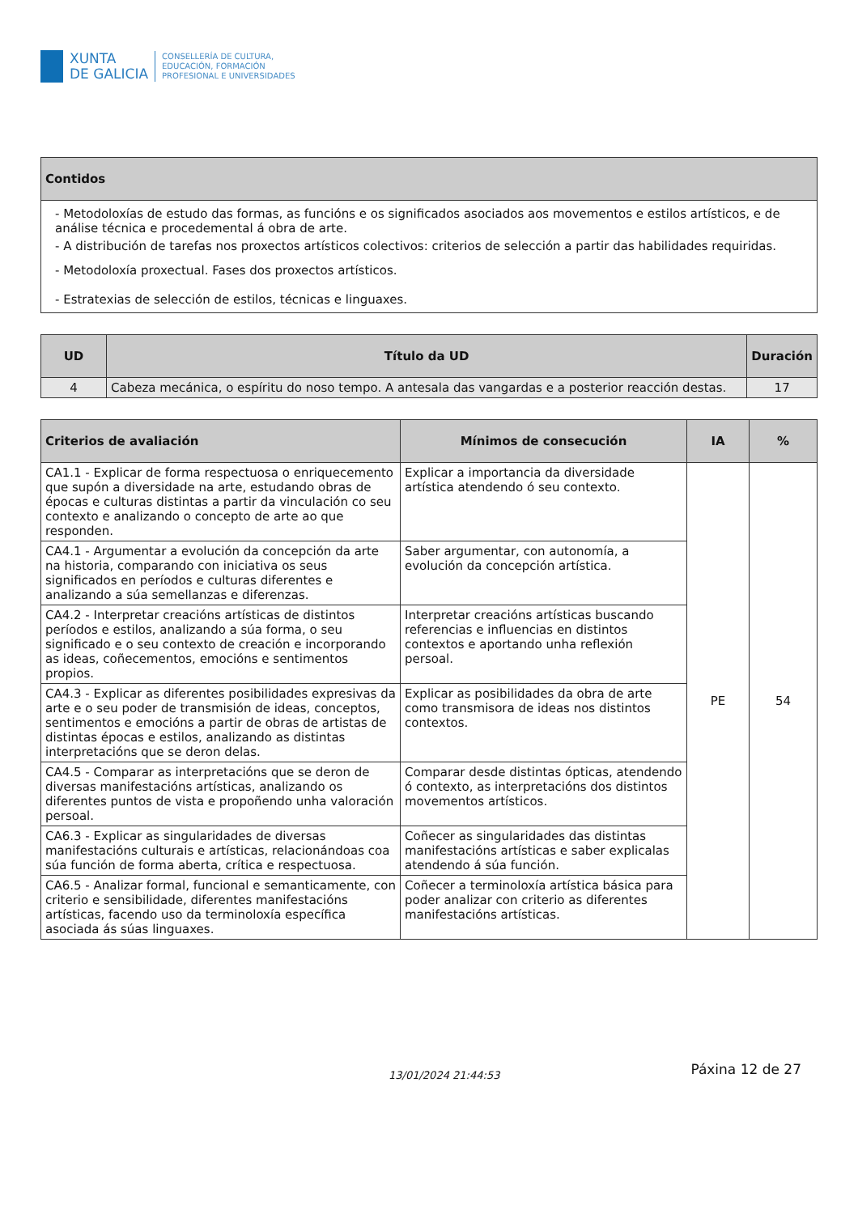XUNTA
DE GALICIA
CONSELLERÍA DE CULTURA,
EDUCACIÓN, FORMACIÓN
PROFESIONAL E UNIVERSIDADES
| Contidos |
| --- |
| - Metodoloxías de estudo das formas, as funcións e os significados asociados aos movementos e estilos artísticos, e de análise técnica e procedemental á obra de arte. - A distribución de tarefas nos proxectos artísticos colectivos: criterios de selección a partir das habilidades requiridas. - Metodoloxía proxectual. Fases dos proxectos artísticos. - Estratexias de selección de estilos, técnicas e linguaxes. |
| UD | Título da UD | Duración |
| --- | --- | --- |
| 4 | Cabeza mecánica, o espíritu do noso tempo. A antesala das vangardas e a posterior reacción destas. | 17 |
| Criterios de avaliación | Mínimos de consecución | IA | % |
| --- | --- | --- | --- |
| CA1.1 - Explicar de forma respectuosa o enriquecemento que supón a diversidade na arte, estudando obras de épocas e culturas distintas a partir da vinculación co seu contexto e analizando o concepto de arte ao que responden. | Explicar a importancia da diversidade artística atendendo ó seu contexto. | PE | 54 |
| CA4.1 - Argumentar a evolución da concepción da arte na historia, comparando con iniciativa os seus significados en períodos e culturas diferentes e analizando a súa semellanzas e diferenzas. | Saber argumentar, con autonomía, a evolución da concepción artística. | | |
| CA4.2 - Interpretar creacións artísticas de distintos períodos e estilos, analizando a súa forma, o seu significado e o seu contexto de creación e incorporando as ideas, coñecementos, emocións e sentimentos propios. | Interpretar creacións artísticas buscando referencias e influencias en distintos contextos e aportando unha reflexión persoal. | | |
| CA4.3 - Explicar as diferentes posibilidades expresivas da arte e o seu poder de transmisión de ideas, conceptos, sentimentos e emocións a partir de obras de artistas de distintas épocas e estilos, analizando as distintas interpretacións que se deron delas. | Explicar as posibilidades da obra de arte como transmisora de ideas nos distintos contextos. | | |
| CA4.5 - Comparar as interpretacións que se deron de diversas manifestacións artísticas, analizando os diferentes puntos de vista e propoñendo unha valoración persoal. | Comparar desde distintas ópticas, atendendo ó contexto, as interpretacións dos distintos movementos artísticos. | | |
| CA6.3 - Explicar as singularidades de diversas manifestacións culturais e artísticas, relacionándoas coa súa función de forma aberta, crítica e respectuosa. | Coñecer as singularidades das distintas manifestacións artísticas e saber explicalas atendendo á súa función. | | |
| CA6.5 - Analizar formal, funcional e semanticamente, con criterio e sensibilidade, diferentes manifestacións artísticas, facendo uso da terminoloxía específica asociada ás súas linguaxes. | Coñecer a terminoloxía artística básica para poder analizar con criterio as diferentes manifestacións artísticas. | | |
13/01/2024 21:44:53 Páxina 12 de 27